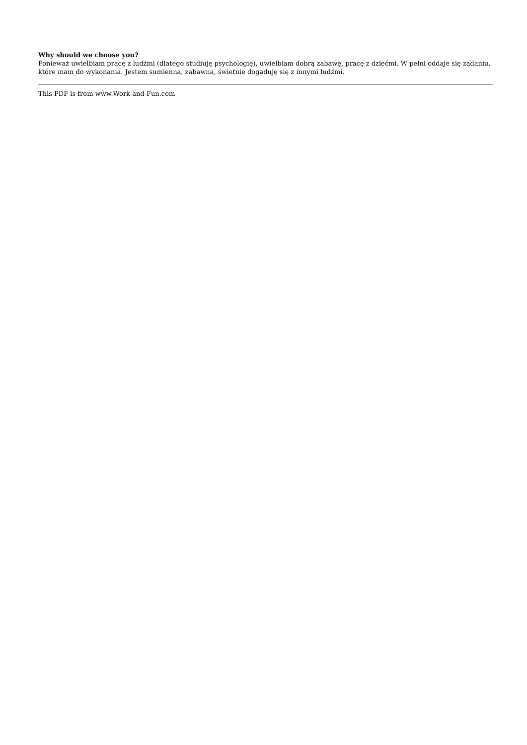Why should we choose you?
Ponieważ uwielbiam pracę z ludźmi (dlatego studiuję psychologię), uwielbiam dobrą zabawę, pracę z dziećmi. W pełni oddaje się zadaniu, które mam do wykonania. Jestem sumienna, zabawna, świetnie dogaduję się z innymi ludźmi.
This PDF is from www.Work-and-Fun.com